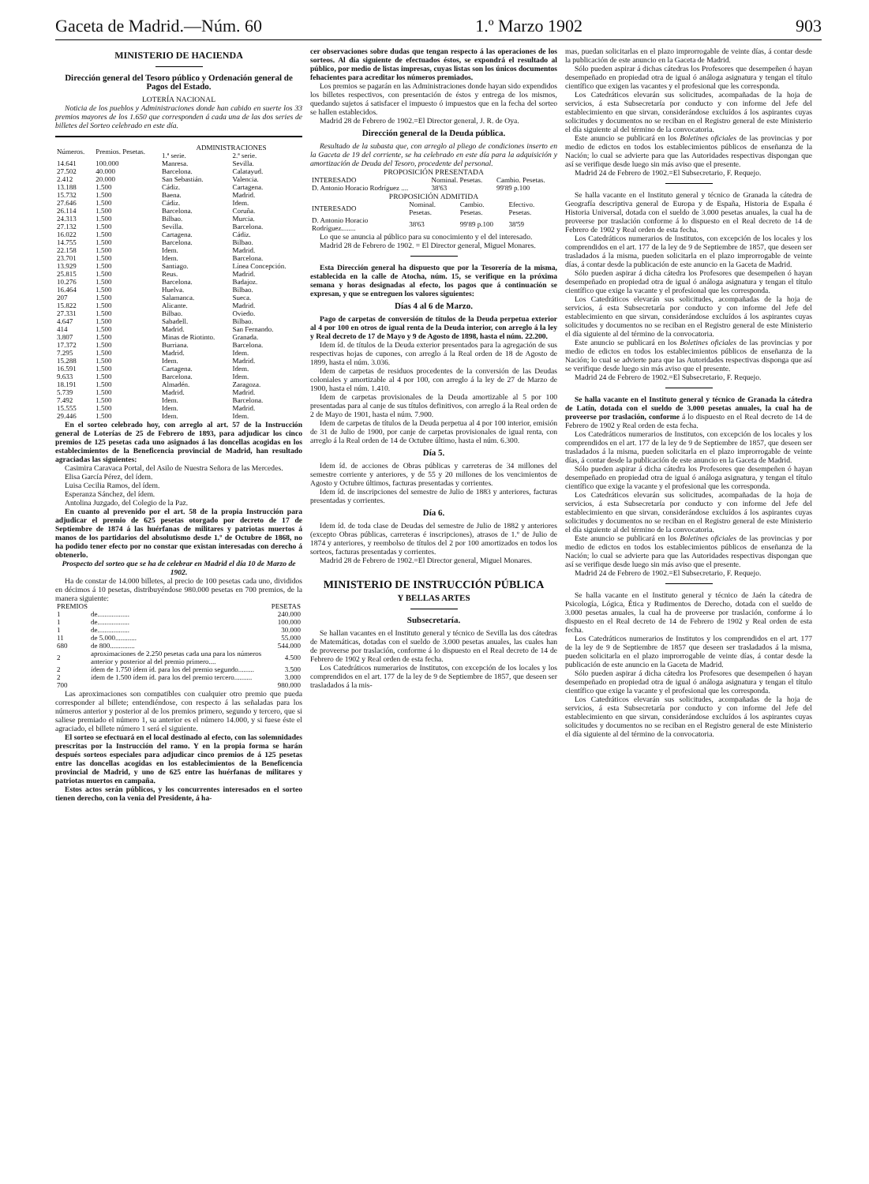Gaceta de Madrid.—Núm. 60 1.º Marzo 1902 903
MINISTERIO DE HACIENDA
Dirección general del Tesoro público y Ordenación general de Pagos del Estado.
LOTERÍA NACIONAL
Noticia de los pueblos y Administraciones donde han cabido en suerte los 33 premios mayores de los 1.650 que corresponden á cada una de las dos series de billetes del Sorteo celebrado en este día.
| Números. | Premios. Pesetas. | ADMINISTRACIONES | |
| --- | --- | --- | --- |
| | | 1.ª serie. | 2.ª serie. |
| 14.641 | 100.000 | Manresa. | Sevilla. |
| 27.502 | 40.000 | Barcelona. | Calatayud. |
| 2.412 | 20.000 | San Sebastián. | Valencia. |
| 13.188 | 1.500 | Cádiz. | Cartagena. |
| 15.732 | 1.500 | Baena. | Madrid. |
| 27.646 | 1.500 | Cádiz. | Idem. |
| 26.114 | 1.500 | Barcelona. | Coruña. |
| 24.313 | 1.500 | Bilbao. | Murcia. |
| 27.132 | 1.500 | Sevilla. | Barcelona. |
| 16.022 | 1.500 | Cartagena. | Cádiz. |
| 14.755 | 1.500 | Barcelona. | Bilbao. |
| 22.158 | 1.500 | Idem. | Madrid. |
| 23.701 | 1.500 | Idem. | Barcelona. |
| 13.929 | 1.500 | Santiago. | Línea Concepción. |
| 25.815 | 1.500 | Reus. | Madrid. |
| 10.276 | 1.500 | Barcelona. | Badajoz. |
| 16.464 | 1.500 | Huelva. | Bilbao. |
| 207 | 1.500 | Salamanca. | Sueca. |
| 15.822 | 1.500 | Alicante. | Madrid. |
| 27.331 | 1.500 | Bilbao. | Oviedo. |
| 4.647 | 1.500 | Sabadell. | Bilbao. |
| 414 | 1.500 | Madrid. | San Fernando. |
| 3.807 | 1.500 | Minas de Riotinto. | Granada. |
| 17.372 | 1.500 | Burriana. | Barcelona. |
| 7.295 | 1.500 | Madrid. | Idem. |
| 15.288 | 1.500 | Idem. | Madrid. |
| 16.591 | 1.500 | Cartagena. | Idem. |
| 9.633 | 1.500 | Barcelona. | Idem. |
| 18.191 | 1.500 | Almadén. | Zaragoza. |
| 5.739 | 1.500 | Madrid. | Madrid. |
| 7.492 | 1.500 | Idem. | Barcelona. |
| 15.555 | 1.500 | Idem. | Madrid. |
| 29.446 | 1.500 | Idem. | Idem. |
En el sorteo celebrado hoy, con arreglo al art. 57 de la Instrucción general de Loterías de 25 de Febrero de 1893, para adjudicar los cinco premios de 125 pesetas cada uno asignados á las doncellas acogidas en los establecimientos de la Beneficencia provincial de Madrid, han resultado agraciadas las siguientes:
Casimira Caravaca Portal, del Asilo de Nuestra Señora de las Mercedes.
Elisa García Pérez, del ídem.
Luisa Cecilia Ramos, del ídem.
Esperanza Sánchez, del ídem.
Antolina Juzgado, del Colegio de la Paz.
En cuanto al prevenido por el art. 58 de la propia Instrucción para adjudicar el premio de 625 pesetas otorgado por decreto de 17 de Septiembre de 1874 á las huérfanas de militares y patriotas muertos á manos de los partidarios del absolutismo desde 1.º de Octubre de 1868, no ha podido tener efecto por no constar que existan interesadas con derecho á obtenerlo.
Prospecto del sorteo que se ha de celebrar en Madrid el día 10 de Marzo de 1902.
Ha de constar de 14.000 billetes, al precio de 100 pesetas cada uno, divididos en décimos á 10 pesetas, distribuyéndose 980.000 pesetas en 700 premios, de la manera siguiente:
| PREMIOS | | PESETAS |
| --- | --- | --- |
| 1 | de.................. | 240.000 |
| 1 | de.................. | 100.000 |
| 1 | de.................. | 30.000 |
| 11 | de 5.000............ | 55.000 |
| 680 | de 800.............. | 544.000 |
| 2 | aproximaciones de 2.250 pesetas cada una para los números anterior y posterior al del premio primero.... | 4.500 |
| 2 | ídem de 1.750 ídem íd. para los del premio segundo......... | 3.500 |
| 2 | ídem de 1.500 ídem íd. para los del premio tercero.......... | 3.000 |
| 700 | | 980.000 |
Las aproximaciones son compatibles con cualquier otro premio que pueda corresponder al billete; entendiéndose, con respecto á las señaladas para los números anterior y posterior al de los premios primero, segundo y tercero, que si saliese premiado el número 1, su anterior es el número 14.000, y si fuese éste el agraciado, el billete número 1 será el siguiente.
El sorteo se efectuará en el local destinado al efecto, con las solemnidades prescritas por la Instrucción del ramo. Y en la propia forma se harán después sorteos especiales para adjudicar cinco premios de á 125 pesetas entre las doncellas acogidas en los establecimientos de la Beneficencia provincial de Madrid, y uno de 625 entre las huérfanas de militares y patriotas muertos en campaña.
Estos actos serán públicos, y los concurrentes interesados en el sorteo tienen derecho, con la venia del Presidente, á ha-
cer observaciones sobre dudas que tengan respecto á las operaciones de los sorteos. Al día siguiente de efectuados éstos, se expondrá el resultado al público, por medio de listas impresas, cuyas listas son los únicos documentos fehacientes para acreditar los números premiados.
Los premios se pagarán en las Administraciones donde hayan sido expendidos los billetes respectivos, con presentación de éstos y entrega de los mismos, quedando sujetos á satisfacer el impuesto ó impuestos que en la fecha del sorteo se hallen establecidos.
Madrid 28 de Febrero de 1902.=El Director general, J. R. de Oya.
Dirección general de la Deuda pública.
Resultado de la subasta que, con arreglo al pliego de condiciones inserto en la Gaceta de 19 del corriente, se ha celebrado en este día para la adquisición y amortización de Deuda del Tesoro, procedente del personal.
PROPOSICIÓN PRESENTADA
| INTERESADO | Nominal. Pesetas. | Cambio. Pesetas. |
| --- | --- | --- |
| D. Antonio Horacio Rodríguez .... | 38'63 | 99'89 p.100 |
PROPOSICIÓN ADMITIDA
| INTERESADO | Nominal. Pesetas. | Cambio. Pesetas. | Efectivo. Pesetas. |
| --- | --- | --- | --- |
| D. Antonio Horacio Rodríguez........ | 38'63 | 99'89 p.100 | 38'59 |
Lo que se anuncia al público para su conocimiento y el del interesado.
Madrid 28 de Febrero de 1902. = El Director general, Miguel Monares.
Esta Dirección general ha dispuesto que por la Tesorería de la misma, establecida en la calle de Atocha, núm. 15, se verifique en la próxima semana y horas designadas al efecto, los pagos que á continuación se expresan, y que se entreguen los valores siguientes:
Días 4 al 6 de Marzo.
Pago de carpetas de conversión de títulos de la Deuda perpetua exterior al 4 por 100 en otros de igual renta de la Deuda interior, con arreglo á la ley y Real decreto de 17 de Mayo y 9 de Agosto de 1898, hasta el núm. 22.200.
Idem íd. de títulos de la Deuda exterior presentados para la agregación de sus respectivas hojas de cupones, con arreglo á la Real orden de 18 de Agosto de 1899, hasta el núm. 3.036.
Idem de carpetas de residuos procedentes de la conversión de las Deudas coloniales y amortizable al 4 por 100, con arreglo á la ley de 27 de Marzo de 1900, hasta el núm. 1.410.
Idem de carpetas provisionales de la Deuda amortizable al 5 por 100 presentadas para al canje de sus títulos definitivos, con arreglo á la Real orden de 2 de Mayo de 1901, hasta el núm. 7.900.
Idem de carpetas de títulos de la Deuda perpetua al 4 por 100 interior, emisión de 31 de Julio de 1900, por canje de carpetas provisionales de igual renta, con arreglo á la Real orden de 14 de Octubre último, hasta el núm. 6.300.
Día 5.
Idem íd. de acciones de Obras públicas y carreteras de 34 millones del semestre corriente y anteriores, y de 55 y 20 millones de los vencimientos de Agosto y Octubre últimos, facturas presentadas y corrientes.
Idem íd. de inscripciones del semestre de Julio de 1883 y anteriores, facturas presentadas y corrientes.
Día 6.
Idem íd. de toda clase de Deudas del semestre de Julio de 1882 y anteriores (excepto Obras públicas, carreteras é inscripciones), atrasos de 1.º de Julio de 1874 y anteriores, y reembolso de títulos del 2 por 100 amortizados en todos los sorteos, facturas presentadas y corrientes.
Madrid 28 de Febrero de 1902.=El Director general, Miguel Monares.
MINISTERIO DE INSTRUCCIÓN PÚBLICA
Y BELLAS ARTES
Subsecretaría.
Se hallan vacantes en el Instituto general y técnico de Sevilla las dos cátedras de Matemáticas, dotadas con el sueldo de 3.000 pesetas anuales, las cuales han de proveerse por traslación, conforme á lo dispuesto en el Real decreto de 14 de Febrero de 1902 y Real orden de esta fecha.
Los Catedráticos numerarios de Institutos, con excepción de los locales y los comprendidos en el art. 177 de la ley de 9 de Septiembre de 1857, que deseen ser trasladados á la mis-
mas, puedan solicitarlas en el plazo improrrogable de veinte días, á contar desde la publicación de este anuncio en la Gaceta de Madrid.
Sólo pueden aspirar á dichas cátedras los Profesores que desempeñen ó hayan desempeñado en propiedad otra de igual ó análoga asignatura y tengan el título científico que exigen las vacantes y el profesional que les corresponda.
Los Catedráticos elevarán sus solicitudes, acompañadas de la hoja de servicios, á esta Subsecretaría por conducto y con informe del Jefe del establecimiento en que sirvan, considerándose excluídos á los aspirantes cuyas solicitudes y documentos no se reciban en el Registro general de este Ministerio el día siguiente al del término de la convocatoria.
Este anuncio se publicará en los Boletines oficiales de las provincias y por medio de edictos en todos los establecimientos públicos de enseñanza de la Nación; lo cual se advierte para que las Autoridades respectivas dispongan que así se verifique desde luego sin más aviso que el presente.
Madrid 24 de Febrero de 1902.=El Subsecretario, F. Requejo.
Se halla vacante en el Instituto general y técnico de Granada la cátedra de Geografía descriptiva general de Europa y de España, Historia de España é Historia Universal, dotada con el sueldo de 3.000 pesetas anuales, la cual ha de proveerse por traslación conforme á lo dispuesto en el Real decreto de 14 de Febrero de 1902 y Real orden de esta fecha.
Los Catedráticos numerarios de Institutos, con excepción de los locales y los comprendidos en el art. 177 de la ley de 9 de Septiembre de 1857, que deseen ser trasladados á la misma, pueden solicitarla en el plazo improrrogable de veinte días, á contar desde la publicación de este anuncio en la Gaceta de Madrid.
Sólo pueden aspirar á dicha cátedra los Profesores que desempeñen ó hayan desempeñado en propiedad otra de igual ó análoga asignatura y tengan el título científico que exige la vacante y el profesional que les corresponda.
Los Catedráticos elevarán sus solicitudes, acompañadas de la hoja de servicios, á esta Subsecretaría por conducto y con informe del Jefe del establecimiento en que sirvan, considerándose excluídos á los aspirantes cuyas solicitudes y documentos no se reciban en el Registro general de este Ministerio el día siguiente al del término de la convocatoria.
Este anuncio se publicará en los Boletines oficiales de las provincias y por medio de edictos en todos los establecimientos públicos de enseñanza de la Nación; lo cual se advierte para que las Autoridades respectivas disponga que así se verifique desde luego sin más aviso que el presente.
Madrid 24 de Febrero de 1902.=El Subsecretario, F. Requejo.
Se halla vacante en el Instituto general y técnico de Granada la cátedra de Latín, dotada con el sueldo de 3.000 pesetas anuales, la cual ha de proveerse por traslación, conforme á lo dispuesto en el Real decreto de 14 de Febrero de 1902 y Real orden de esta fecha.
Los Catedráticos numerarios de Institutos, con excepción de los locales y los comprendidos en el art. 177 de la ley de 9 de Septiembre de 1857, que deseen ser trasladados á la misma, pueden solicitarla en el plazo improrrogable de veinte días, á contar desde la publicación de este anuncio en la Gaceta de Madrid.
Sólo pueden aspirar á dicha cátedra los Profesores que desempeñen ó hayan desempeñado en propiedad otra de igual ó análoga asignatura, y tengan el título científico que exige la vacante y el profesional que les corresponda.
Los Catedráticos elevarán sus solicitudes, acompañadas de la hoja de servicios, á esta Subsecretaría por conducto y con informe del Jefe del establecimiento en que sirvan, considerándose excluídos á los aspirantes cuyas solicitudes y documentos no se reciban en el Registro general de este Ministerio el día siguiente al del término de la convocatoria.
Este anuncio se publicará en los Boletines oficiales de las provincias y por medio de edictos en todos los establecimientos públicos de enseñanza de la Nación; lo cual se advierte para que las Autoridades respectivas dispongan que así se verifique desde luego sin más aviso que el presente.
Madrid 24 de Febrero de 1902.=El Subsecretario, F. Requejo.
Se halla vacante en el Instituto general y técnico de Jaén la cátedra de Psicología, Lógica, Ética y Rudimentos de Derecho, dotada con el sueldo de 3.000 pesetas anuales, la cual ha de proveerse por traslación, conforme á lo dispuesto en el Real decreto de 14 de Febrero de 1902 y Real orden de esta fecha.
Los Catedráticos numerarios de Institutos y los comprendidos en el art. 177 de la ley de 9 de Septiembre de 1857 que deseen ser trasladados á la misma, pueden solicitarla en el plazo improrrogable de veinte días, á contar desde la publicación de este anuncio en la Gaceta de Madrid.
Sólo pueden aspirar á dicha cátedra los Profesores que desempeñen ó hayan desempeñado en propiedad otra de igual ó análoga asignatura y tengan el título científico que exige la vacante y el profesional que les corresponda.
Los Catedráticos elevarán sus solicitudes, acompañadas de la hoja de servicios, á esta Subsecretaría por conducto y con informe del Jefe del establecimiento en que sirvan, considerándose excluídos á los aspirantes cuyas solicitudes y documentos no se reciban en el Registro general de este Ministerio el día siguiente al del término de la convocatoria.